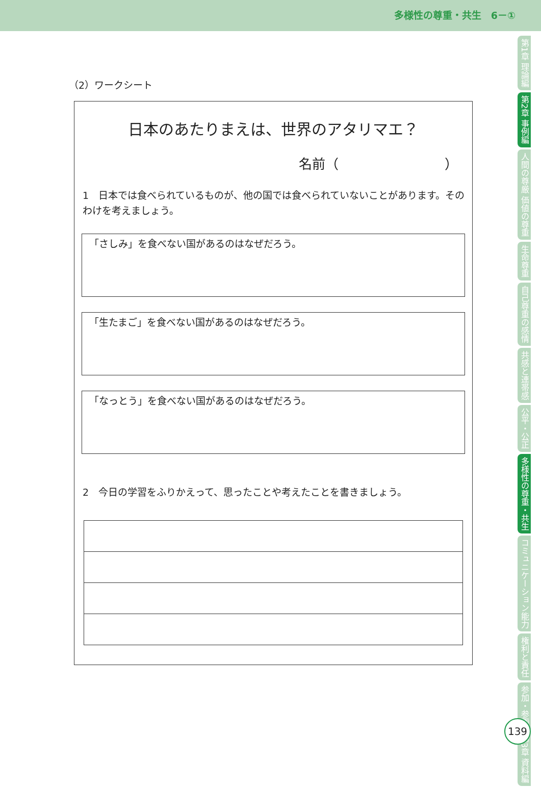多様性の尊重・共生　6－①
第1章 理論編
第2章 事例編
人間の尊厳 価値の尊重
生命尊重
自己尊重の感情
共感と連帯感
公平・公正
多様性の尊重・共生
コミュニケーション能力
権利と責任
参加・参画
第3章 資料編
139
（2）ワークシート
日本のあたりまえは、世界のアタリマエ？
名前（　　　　　　　　）
1　日本では食べられているものが、他の国では食べられていないことがあります。そのわけを考えましょう。
「さしみ」を食べない国があるのはなぜだろう。
「生たまご」を食べない国があるのはなぜだろう。
「なっとう」を食べない国があるのはなぜだろう。
2　今日の学習をふりかえって、思ったことや考えたことを書きましょう。